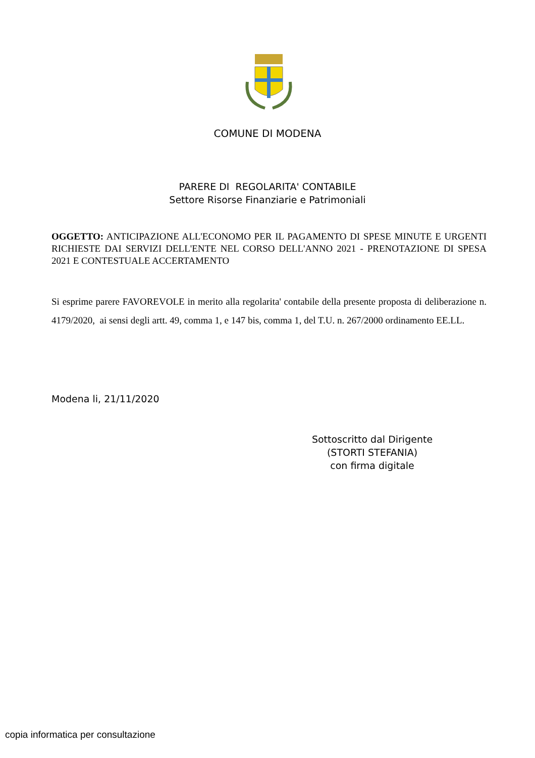COMUNE DI MODENA
PARERE DI REGOLARITA' CONTABILE
Settore Risorse Finanziarie e Patrimoniali
OGGETTO: ANTICIPAZIONE ALL'ECONOMO PER IL PAGAMENTO DI SPESE MINUTE E URGENTI RICHIESTE DAI SERVIZI DELL'ENTE NEL CORSO DELL'ANNO 2021 - PRENOTAZIONE DI SPESA 2021 E CONTESTUALE ACCERTAMENTO
Si esprime parere FAVOREVOLE in merito alla regolarita' contabile della presente proposta di deliberazione n. 4179/2020, ai sensi degli artt. 49, comma 1, e 147 bis, comma 1, del T.U. n. 267/2000 ordinamento EE.LL.
Modena li, 21/11/2020
Sottoscritto dal Dirigente
(STORTI STEFANIA)
con firma digitale
copia informatica per consultazione